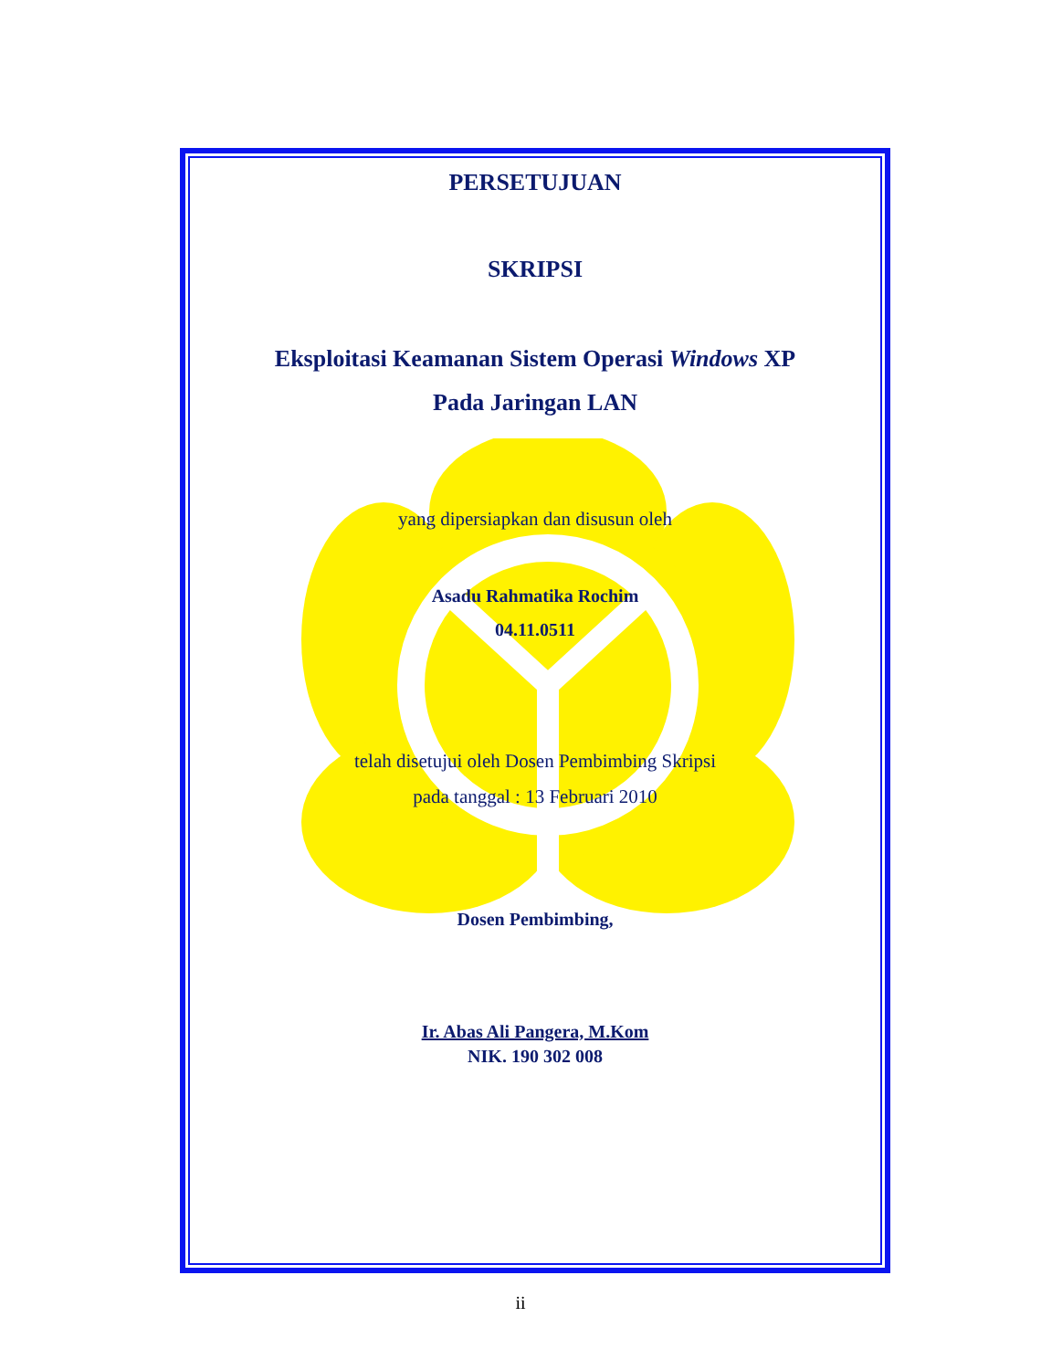PERSETUJUAN
SKRIPSI
Eksploitasi Keamanan Sistem Operasi Windows XP
Pada Jaringan LAN
yang dipersiapkan dan disusun oleh
Asadu Rahmatika Rochim
04.11.0511
telah disetujui oleh Dosen Pembimbing Skripsi
pada tanggal : 13 Februari 2010
Dosen Pembimbing,
Ir. Abas Ali Pangera, M.Kom
NIK. 190 302 008
ii